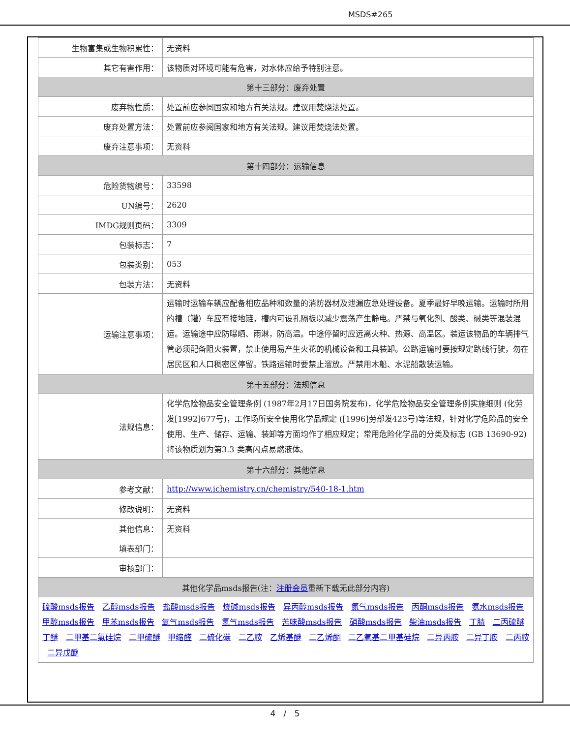MSDS#265
| 生物富集或生物积累性： | 无资料 |
| 其它有害作用： | 该物质对环境可能有危害，对水体应给予特别注意。 |
| 第十三部分：废弃处置 | |
| 废弃物性质： | 处置前应参阅国家和地方有关法规。建议用焚烧法处置。 |
| 废弃处置方法： | 处置前应参阅国家和地方有关法规。建议用焚烧法处置。 |
| 废弃注意事项： | 无资料 |
| 第十四部分：运输信息 | |
| 危险货物编号： | 33598 |
| UN编号： | 2620 |
| IMDG规则页码： | 3309 |
| 包装标志： | 7 |
| 包装类别： | 053 |
| 包装方法： | 无资料 |
| 运输注意事项： | 运输时运输车辆应配备相应品种和数量的消防器材及泄漏应急处理设备。夏季最好早晚运输。运输时所用的槽（罐）车应有接地链，槽内可设孔隔板以减少震荡产生静电。严禁与氧化剂、酸类、碱类等混装混运。运输途中应防曝晒、雨淋，防高温。中途停留时应远离火种、热源、高温区。装运该物品的车辆排气管必须配备阻火装置，禁止使用易产生火花的机械设备和工具装卸。公路运输时要按规定路线行驶，勿在居民区和人口稠密区停留。铁路运输时要禁止溜放。严禁用木船、水泥船散装运输。 |
| 第十五部分：法规信息 | |
| 法规信息： | 化学危险物品安全管理条例 (1987年2月17日国务院发布)，化学危险物品安全管理条例实施细则 (化劳发[1992]677号)，工作场所安全使用化学品规定 ([1996]劳部发423号)等法规，针对化学危险品的安全使用、生产、储存、运输、装卸等方面均作了相应规定；常用危险化学品的分类及标志 (GB 13690-92)将该物质划为第3.3 类高闪点易燃液体。 |
| 第十六部分：其他信息 | |
| 参考文献： | http://www.ichemistry.cn/chemistry/540-18-1.htm |
| 修改说明： | 无资料 |
| 其他信息： | 无资料 |
| 填表部门： | |
| 审核部门： | |
| 其他化学品msds报告(注： 注册会员 重新下载无此部分内容) | |
| 硫酸msds报告 乙醇msds报告 盐酸msds报告 烧碱msds报告 异丙醇msds报告 氮气msds报告 丙酮msds报告 氨水msds报告 甲醇msds报告 甲苯msds报告 氧气msds报告 氢气msds报告 苦味酸msds报告 硝酸msds报告 柴油msds报告 丁腈 二丙硫醚 丁醚 二甲基二氯硅烷 二甲硫醚 甲缩醛 二硫化碳 二乙胺 乙烯基醚 二乙烯酮 二乙氧基二甲基硅烷 二异丙胺 二异丁胺 二丙胺 二异戊醚 | |
4 / 5